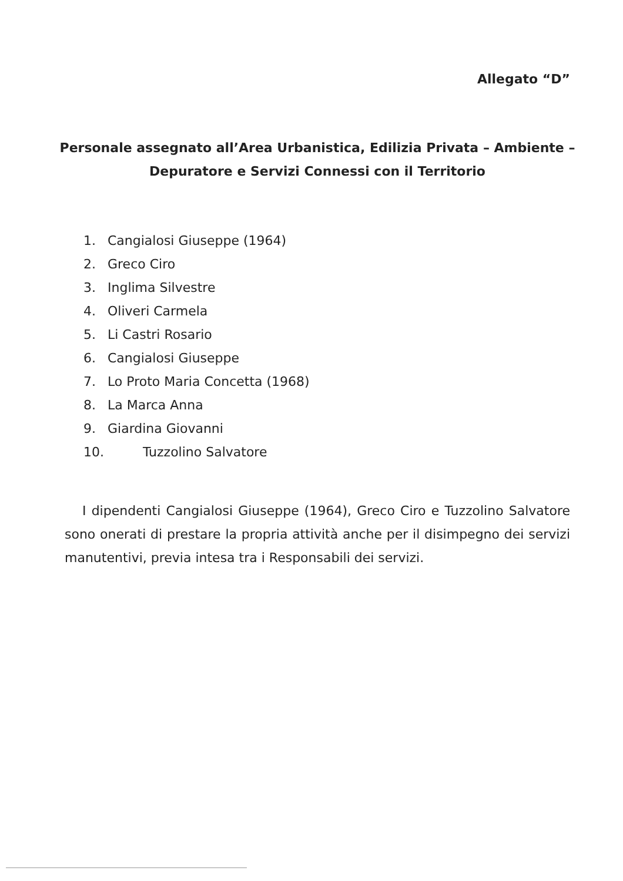Allegato “D”
Personale assegnato all’Area Urbanistica, Edilizia Privata – Ambiente – Depuratore e Servizi Connessi con il Territorio
1. Cangialosi Giuseppe (1964)
2. Greco Ciro
3. Inglima Silvestre
4. Oliveri Carmela
5. Li Castri Rosario
6. Cangialosi Giuseppe
7. Lo Proto Maria Concetta (1968)
8. La Marca Anna
9. Giardina Giovanni
10. Tuzzolino Salvatore
I dipendenti Cangialosi Giuseppe (1964), Greco Ciro e Tuzzolino Salvatore sono onerati di prestare la propria attività anche per il disimpegno dei servizi manutentivi, previa intesa tra i Responsabili dei servizi.